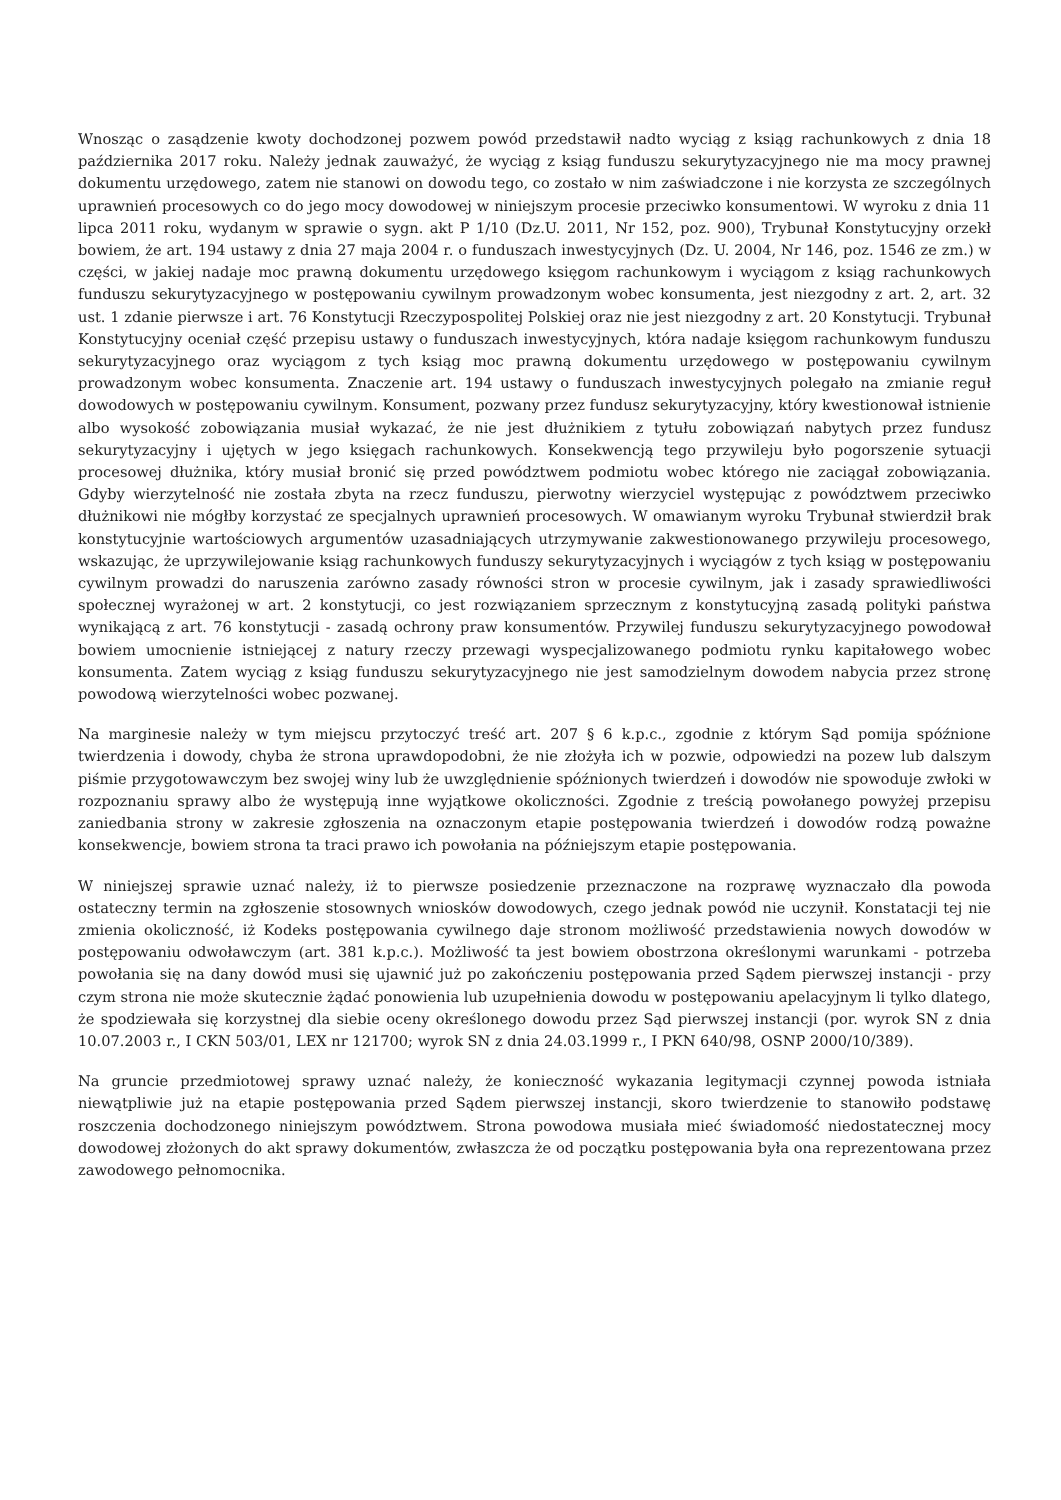Wnosząc o zasądzenie kwoty dochodzonej pozwem powód przedstawił nadto wyciąg z ksiąg rachunkowych z dnia 18 października 2017 roku. Należy jednak zauważyć, że wyciąg z ksiąg funduszu sekurytyzacyjnego nie ma mocy prawnej dokumentu urzędowego, zatem nie stanowi on dowodu tego, co zostało w nim zaświadczone i nie korzysta ze szczególnych uprawnień procesowych co do jego mocy dowodowej w niniejszym procesie przeciwko konsumentowi. W wyroku z dnia 11 lipca 2011 roku, wydanym w sprawie o sygn. akt P 1/10 (Dz.U. 2011, Nr 152, poz. 900), Trybunał Konstytucyjny orzekł bowiem, że art. 194 ustawy z dnia 27 maja 2004 r. o funduszach inwestycyjnych (Dz. U. 2004, Nr 146, poz. 1546 ze zm.) w części, w jakiej nadaje moc prawną dokumentu urzędowego księgom rachunkowym i wyciągom z ksiąg rachunkowych funduszu sekurytyzacyjnego w postępowaniu cywilnym prowadzonym wobec konsumenta, jest niezgodny z art. 2, art. 32 ust. 1 zdanie pierwsze i art. 76 Konstytucji Rzeczypospolitej Polskiej oraz nie jest niezgodny z art. 20 Konstytucji. Trybunał Konstytucyjny oceniał część przepisu ustawy o funduszach inwestycyjnych, która nadaje księgom rachunkowym funduszu sekurytyzacyjnego oraz wyciągom z tych ksiąg moc prawną dokumentu urzędowego w postępowaniu cywilnym prowadzonym wobec konsumenta. Znaczenie art. 194 ustawy o funduszach inwestycyjnych polegało na zmianie reguł dowodowych w postępowaniu cywilnym. Konsument, pozwany przez fundusz sekurytyzacyjny, który kwestionował istnienie albo wysokość zobowiązania musiał wykazać, że nie jest dłużnikiem z tytułu zobowiązań nabytych przez fundusz sekurytyzacyjny i ujętych w jego księgach rachunkowych. Konsekwencją tego przywileju było pogorszenie sytuacji procesowej dłużnika, który musiał bronić się przed powództwem podmiotu wobec którego nie zaciągał zobowiązania. Gdyby wierzytelność nie została zbyta na rzecz funduszu, pierwotny wierzyciel występując z powództwem przeciwko dłużnikowi nie mógłby korzystać ze specjalnych uprawnień procesowych. W omawianym wyroku Trybunał stwierdził brak konstytucyjnie wartościowych argumentów uzasadniających utrzymywanie zakwestionowanego przywileju procesowego, wskazując, że uprzywilejowanie ksiąg rachunkowych funduszy sekurytyzacyjnych i wyciągów z tych ksiąg w postępowaniu cywilnym prowadzi do naruszenia zarówno zasady równości stron w procesie cywilnym, jak i zasady sprawiedliwości społecznej wyrażonej w art. 2 konstytucji, co jest rozwiązaniem sprzecznym z konstytucyjną zasadą polityki państwa wynikającą z art. 76 konstytucji - zasadą ochrony praw konsumentów. Przywilej funduszu sekurytyzacyjnego powodował bowiem umocnienie istniejącej z natury rzeczy przewagi wyspecjalizowanego podmiotu rynku kapitałowego wobec konsumenta. Zatem wyciąg z ksiąg funduszu sekurytyzacyjnego nie jest samodzielnym dowodem nabycia przez stronę powodową wierzytelności wobec pozwanej.
Na marginesie należy w tym miejscu przytoczyć treść art. 207 § 6 k.p.c., zgodnie z którym Sąd pomija spóźnione twierdzenia i dowody, chyba że strona uprawdopodobni, że nie złożyła ich w pozwie, odpowiedzi na pozew lub dalszym piśmie przygotowawczym bez swojej winy lub że uwzględnienie spóźnionych twierdzeń i dowodów nie spowoduje zwłoki w rozpoznaniu sprawy albo że występują inne wyjątkowe okoliczności. Zgodnie z treścią powołanego powyżej przepisu zaniedbania strony w zakresie zgłoszenia na oznaczonym etapie postępowania twierdzeń i dowodów rodzą poważne konsekwencje, bowiem strona ta traci prawo ich powołania na późniejszym etapie postępowania.
W niniejszej sprawie uznać należy, iż to pierwsze posiedzenie przeznaczone na rozprawę wyznaczało dla powoda ostateczny termin na zgłoszenie stosownych wniosków dowodowych, czego jednak powód nie uczynił. Konstatacji tej nie zmienia okoliczność, iż Kodeks postępowania cywilnego daje stronom możliwość przedstawienia nowych dowodów w postępowaniu odwoławczym (art. 381 k.p.c.). Możliwość ta jest bowiem obostrzona określonymi warunkami - potrzeba powołania się na dany dowód musi się ujawnić już po zakończeniu postępowania przed Sądem pierwszej instancji - przy czym strona nie może skutecznie żądać ponowienia lub uzupełnienia dowodu w postępowaniu apelacyjnym li tylko dlatego, że spodziewała się korzystnej dla siebie oceny określonego dowodu przez Sąd pierwszej instancji (por. wyrok SN z dnia 10.07.2003 r., I CKN 503/01, LEX nr 121700; wyrok SN z dnia 24.03.1999 r., I PKN 640/98, OSNP 2000/10/389).
Na gruncie przedmiotowej sprawy uznać należy, że konieczność wykazania legitymacji czynnej powoda istniała niewątpliwie już na etapie postępowania przed Sądem pierwszej instancji, skoro twierdzenie to stanowiło podstawę roszczenia dochodzonego niniejszym powództwem. Strona powodowa musiała mieć świadomość niedostatecznej mocy dowodowej złożonych do akt sprawy dokumentów, zwłaszcza że od początku postępowania była ona reprezentowana przez zawodowego pełnomocnika.